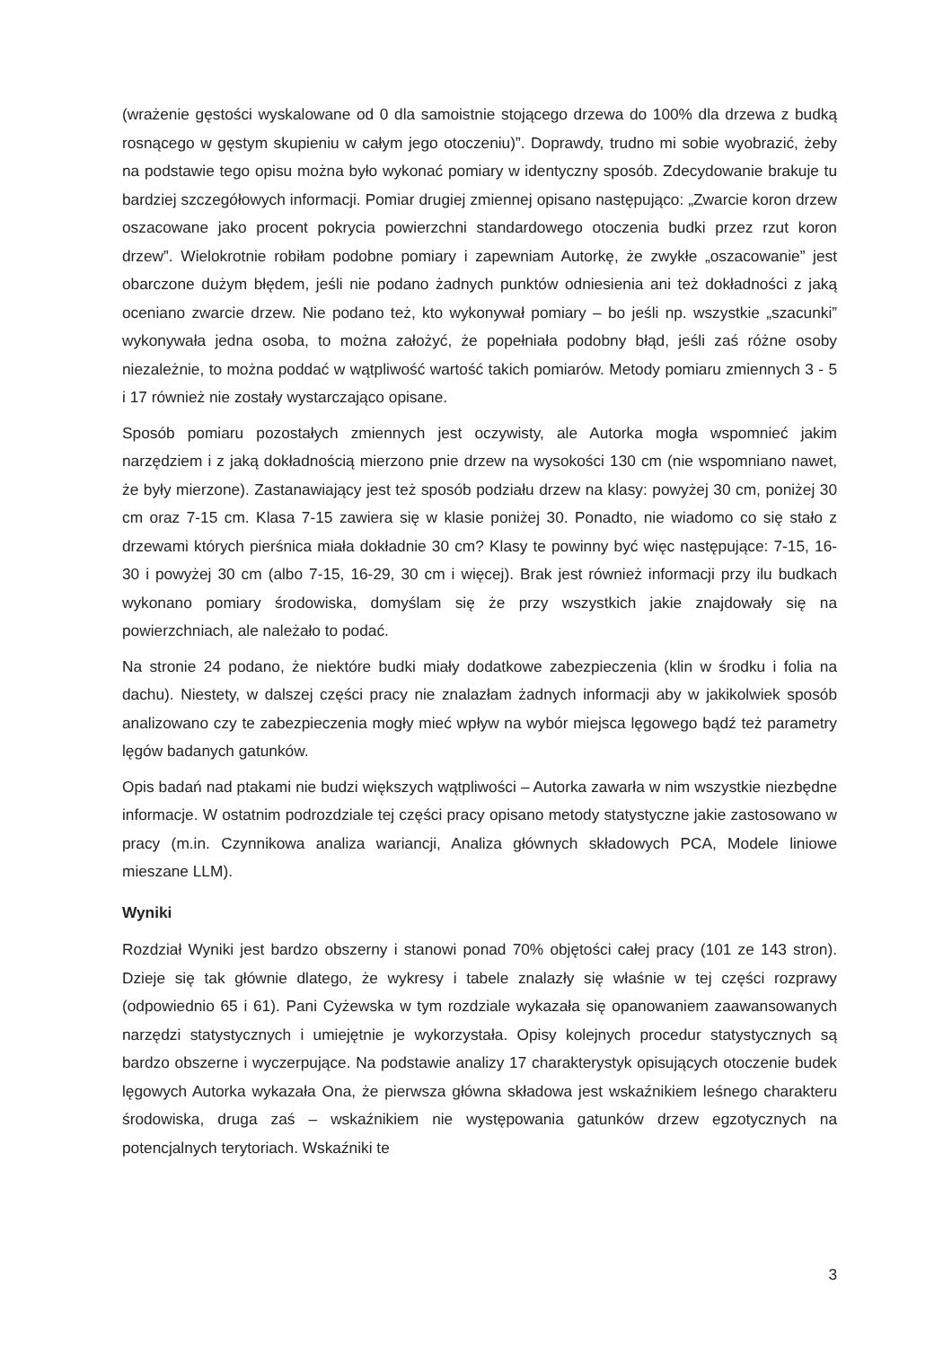(wrażenie gęstości wyskalowane od 0 dla samoistnie stojącego drzewa do 100% dla drzewa z budką rosnącego w gęstym skupieniu w całym jego otoczeniu)”. Doprawdy, trudno mi sobie wyobrazić, żeby na podstawie tego opisu można było wykonać pomiary w identyczny sposób. Zdecydowanie brakuje tu bardziej szczegółowych informacji. Pomiar drugiej zmiennej opisano następująco: „Zwarcie koron drzew oszacowane jako procent pokrycia powierzchni standardowego otoczenia budki przez rzut koron drzew”. Wielokrotnie robiłam podobne pomiary i zapewniam Autorkę, że zwykłe „oszacowanie” jest obarczone dużym błędem, jeśli nie podano żadnych punktów odniesienia ani też dokładności z jaką oceniano zwarcie drzew. Nie podano też, kto wykonywał pomiary – bo jeśli np. wszystkie „szacunki” wykonywała jedna osoba, to można założyć, że popełniała podobny błąd, jeśli zaś różne osoby niezależnie, to można poddać w wątpliwość wartość takich pomiarów. Metody pomiaru zmiennych 3 - 5 i 17 również nie zostały wystarczająco opisane.
Sposób pomiaru pozostałych zmiennych jest oczywisty, ale Autorka mogła wspomnieć jakim narzędziem i z jaką dokładnością mierzono pnie drzew na wysokości 130 cm (nie wspomniano nawet, że były mierzone). Zastanawiający jest też sposób podziału drzew na klasy: powyżej 30 cm, poniżej 30 cm oraz 7-15 cm. Klasa 7-15 zawiera się w klasie poniżej 30. Ponadto, nie wiadomo co się stało z drzewami których pierśnica miała dokładnie 30 cm? Klasy te powinny być więc następujące: 7-15, 16-30 i powyżej 30 cm (albo 7-15, 16-29, 30 cm i więcej). Brak jest również informacji przy ilu budkach wykonano pomiary środowiska, domyślam się że przy wszystkich jakie znajdowały się na powierzchniach, ale należało to podać.
Na stronie 24 podano, że niektóre budki miały dodatkowe zabezpieczenia (klin w środku i folia na dachu). Niestety, w dalszej części pracy nie znalazłam żadnych informacji aby w jakikolwiek sposób analizowano czy te zabezpieczenia mogły mieć wpływ na wybór miejsca lęgowego bądź też parametry lęgów badanych gatunków.
Opis badań nad ptakami nie budzi większych wątpliwości – Autorka zawarła w nim wszystkie niezbędne informacje. W ostatnim podrozdziale tej części pracy opisano metody statystyczne jakie zastosowano w pracy (m.in. Czynnikowa analiza wariancji, Analiza głównych składowych PCA, Modele liniowe mieszane LLM).
Wyniki
Rozdział Wyniki jest bardzo obszerny i stanowi ponad 70% objętości całej pracy (101 ze 143 stron). Dzieje się tak głównie dlatego, że wykresy i tabele znalazły się właśnie w tej części rozprawy (odpowiednio 65 i 61). Pani Cyżewska w tym rozdziale wykazała się opanowaniem zaawansowanych narzędzi statystycznych i umiejętnie je wykorzystała. Opisy kolejnych procedur statystycznych są bardzo obszerne i wyczerpujące. Na podstawie analizy 17 charakterystyk opisujących otoczenie budek lęgowych Autorka wykazała Ona, że pierwsza główna składowa jest wskaźnikiem leśnego charakteru środowiska, druga zaś – wskaźnikiem nie występowania gatunków drzew egzotycznych na potencjalnych terytoriach. Wskaźniki te
3